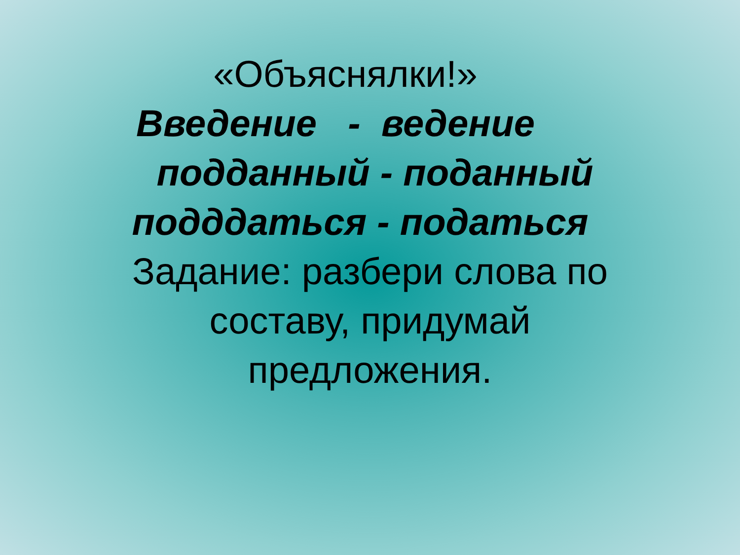«Объяснялки!»
Введение - ведение
подданный - поданный
подддаться - податься
Задание: разбери слова по
составу, придумай
предложения.